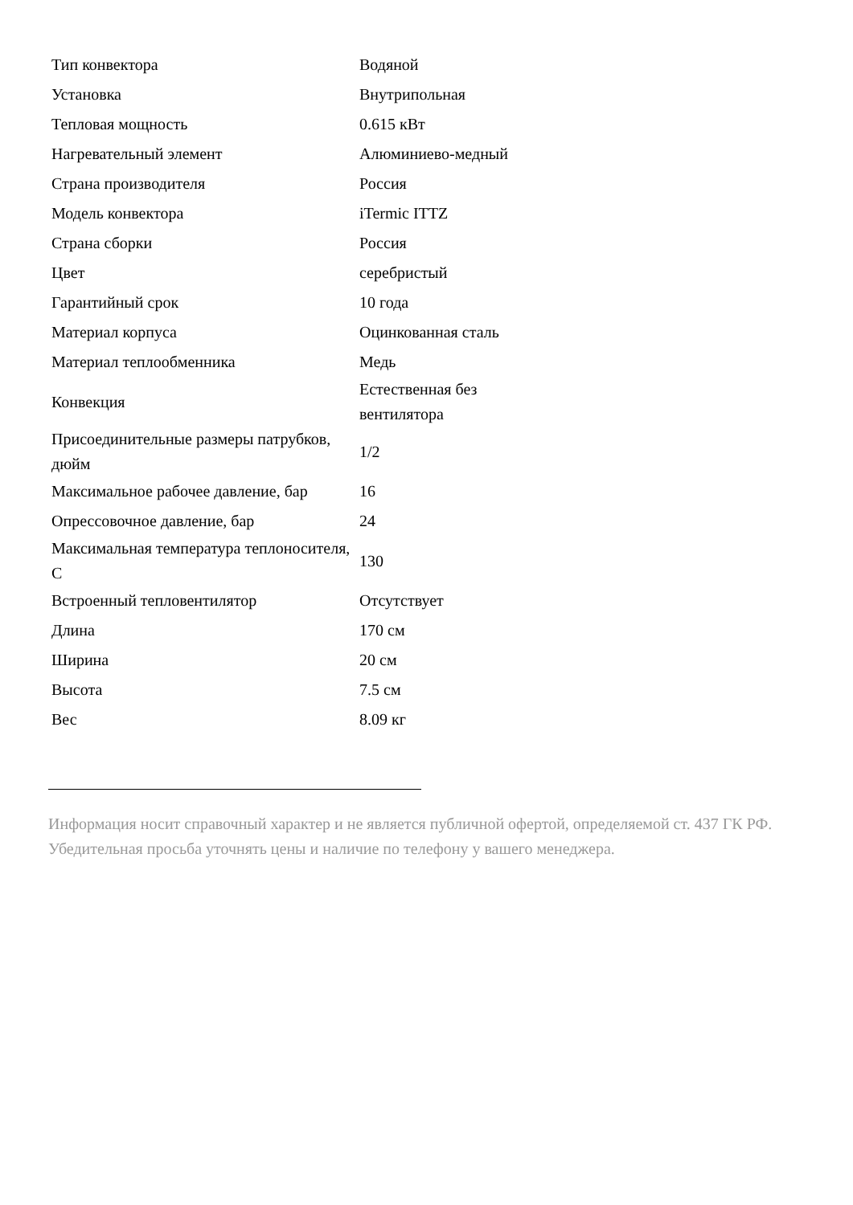| Тип конвектора | Водяной |
| Установка | Внутрипольная |
| Тепловая мощность | 0.615 кВт |
| Нагревательный элемент | Алюминиево-медный |
| Страна производителя | Россия |
| Модель конвектора | iTermic ITTZ |
| Страна сборки | Россия |
| Цвет | серебристый |
| Гарантийный срок | 10 года |
| Материал корпуса | Оцинкованная сталь |
| Материал теплообменника | Медь |
| Конвекция | Естественная без вентилятора |
| Присоединительные размеры патрубков, дюйм | 1/2 |
| Максимальное рабочее давление, бар | 16 |
| Опрессовочное давление, бар | 24 |
| Максимальная температура теплоносителя, C | 130 |
| Встроенный тепловентилятор | Отсутствует |
| Длина | 170 см |
| Ширина | 20 см |
| Высота | 7.5 см |
| Вес | 8.09 кг |
Информация носит справочный характер и не является публичной офертой, определяемой ст. 437 ГК РФ. Убедительная просьба уточнять цены и наличие по телефону у вашего менеджера.